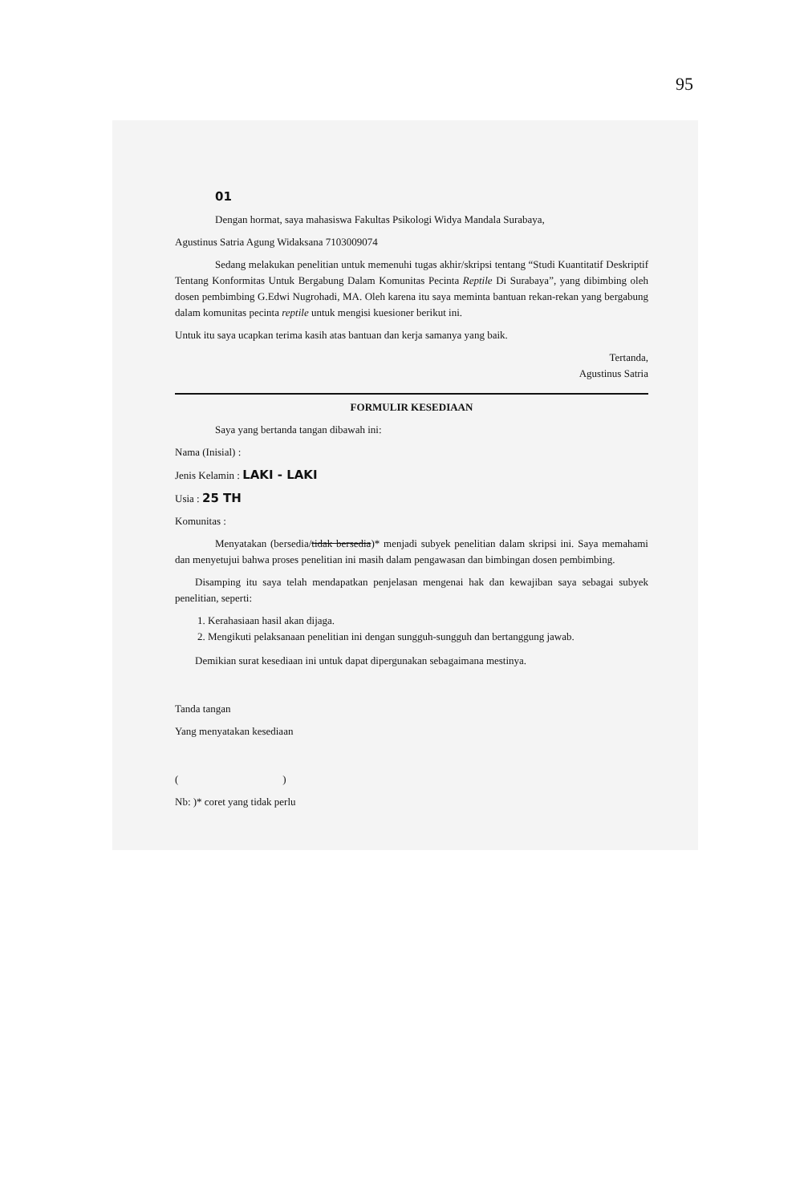95
01
Dengan hormat, saya mahasiswa Fakultas Psikologi Widya Mandala Surabaya,
Agustinus Satria Agung Widaksana 7103009074
Sedang melakukan penelitian untuk memenuhi tugas akhir/skripsi tentang “Studi Kuantitatif Deskriptif Tentang Konformitas Untuk Bergabung Dalam Komunitas Pecinta Reptile Di Surabaya”, yang dibimbing oleh dosen pembimbing G.Edwi Nugrohadi, MA. Oleh karena itu saya meminta bantuan rekan-rekan yang bergabung dalam komunitas pecinta reptile untuk mengisi kuesioner berikut ini.
Untuk itu saya ucapkan terima kasih atas bantuan dan kerja samanya yang baik.
Tertanda,
Agustinus Satria
FORMULIR KESEDIAAN
Saya yang bertanda tangan dibawah ini:
Nama (Inisial) :
Jenis Kelamin : LAKI - LAKI
Usia : 25 TH
Komunitas :
Menyatakan (bersedia/tidak bersedia)* menjadi subyek penelitian dalam skripsi ini. Saya memahami dan menyetujui bahwa proses penelitian ini masih dalam pengawasan dan bimbingan dosen pembimbing.
Disamping itu saya telah mendapatkan penjelasan mengenai hak dan kewajiban saya sebagai subyek penelitian, seperti:
1. Kerahasiaan hasil akan dijaga.
2. Mengikuti pelaksanaan penelitian ini dengan sungguh-sungguh dan bertanggung jawab.
Demikian surat kesediaan ini untuk dapat dipergunakan sebagaimana mestinya.
Tanda tangan
Yang menyatakan kesediaan
( )
Nb: )* coret yang tidak perlu